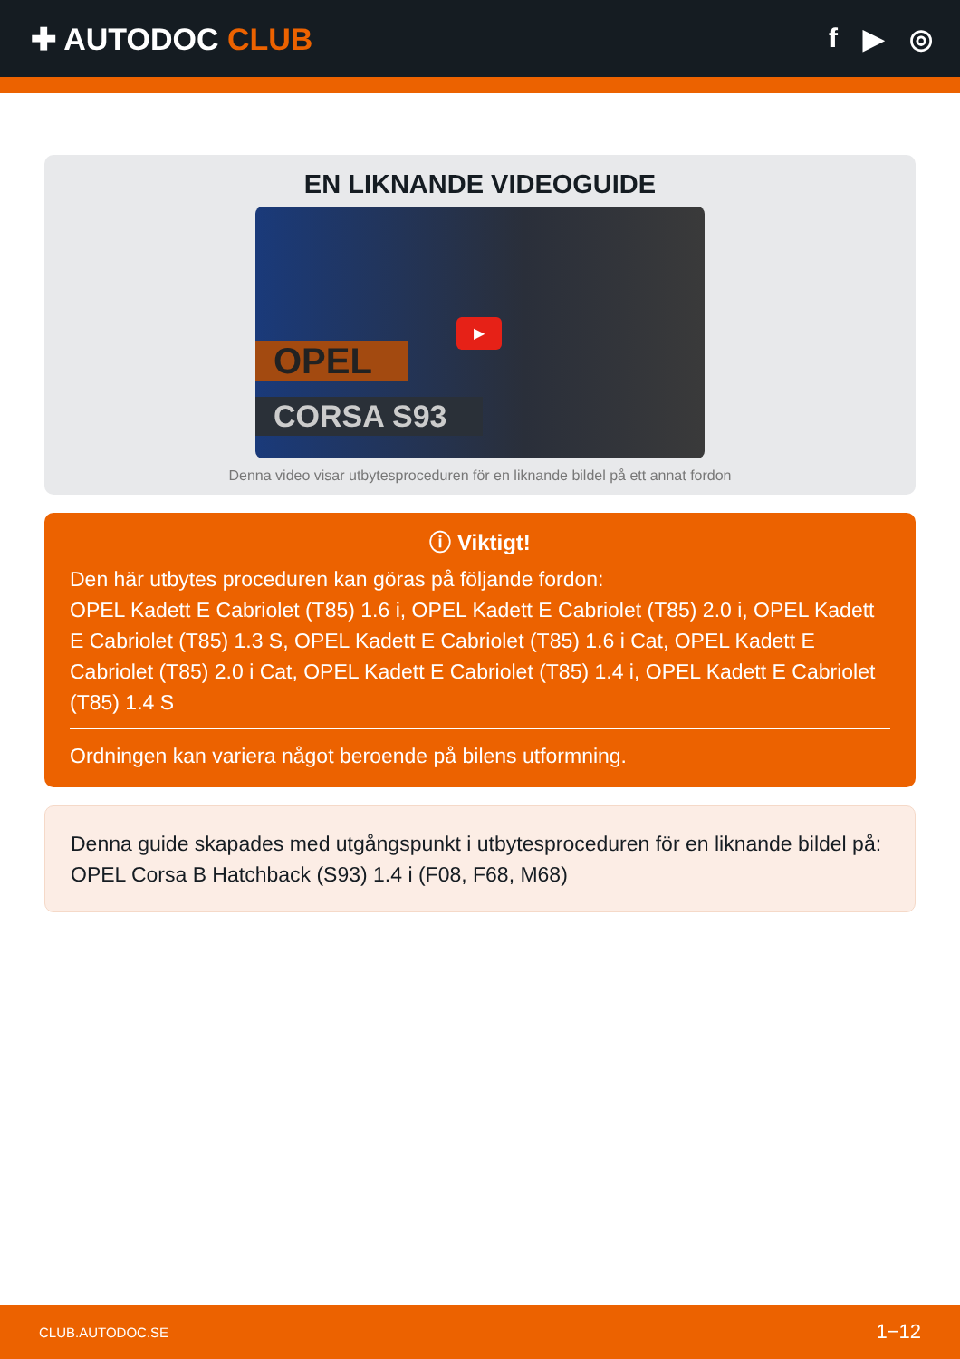✚ AUTODOC CLUB f ▶ ◎
EN LIKNANDE VIDEOGUIDE
OPEL
CORSA S93
▶
Denna video visar utbytesproceduren för en liknande bildel på ett annat fordon
ⓘ Viktigt!
Den här utbytes proceduren kan göras på följande fordon:
OPEL Kadett E Cabriolet (T85) 1.6 i, OPEL Kadett E Cabriolet (T85) 2.0 i, OPEL Kadett E Cabriolet (T85) 1.3 S, OPEL Kadett E Cabriolet (T85) 1.6 i Cat, OPEL Kadett E Cabriolet (T85) 2.0 i Cat, OPEL Kadett E Cabriolet (T85) 1.4 i, OPEL Kadett E Cabriolet (T85) 1.4 S
Ordningen kan variera något beroende på bilens utformning.
Denna guide skapades med utgångspunkt i utbytesproceduren för en liknande bildel på: OPEL Corsa B Hatchback (S93) 1.4 i (F08, F68, M68)
CLUB.AUTODOC.SE 1−12